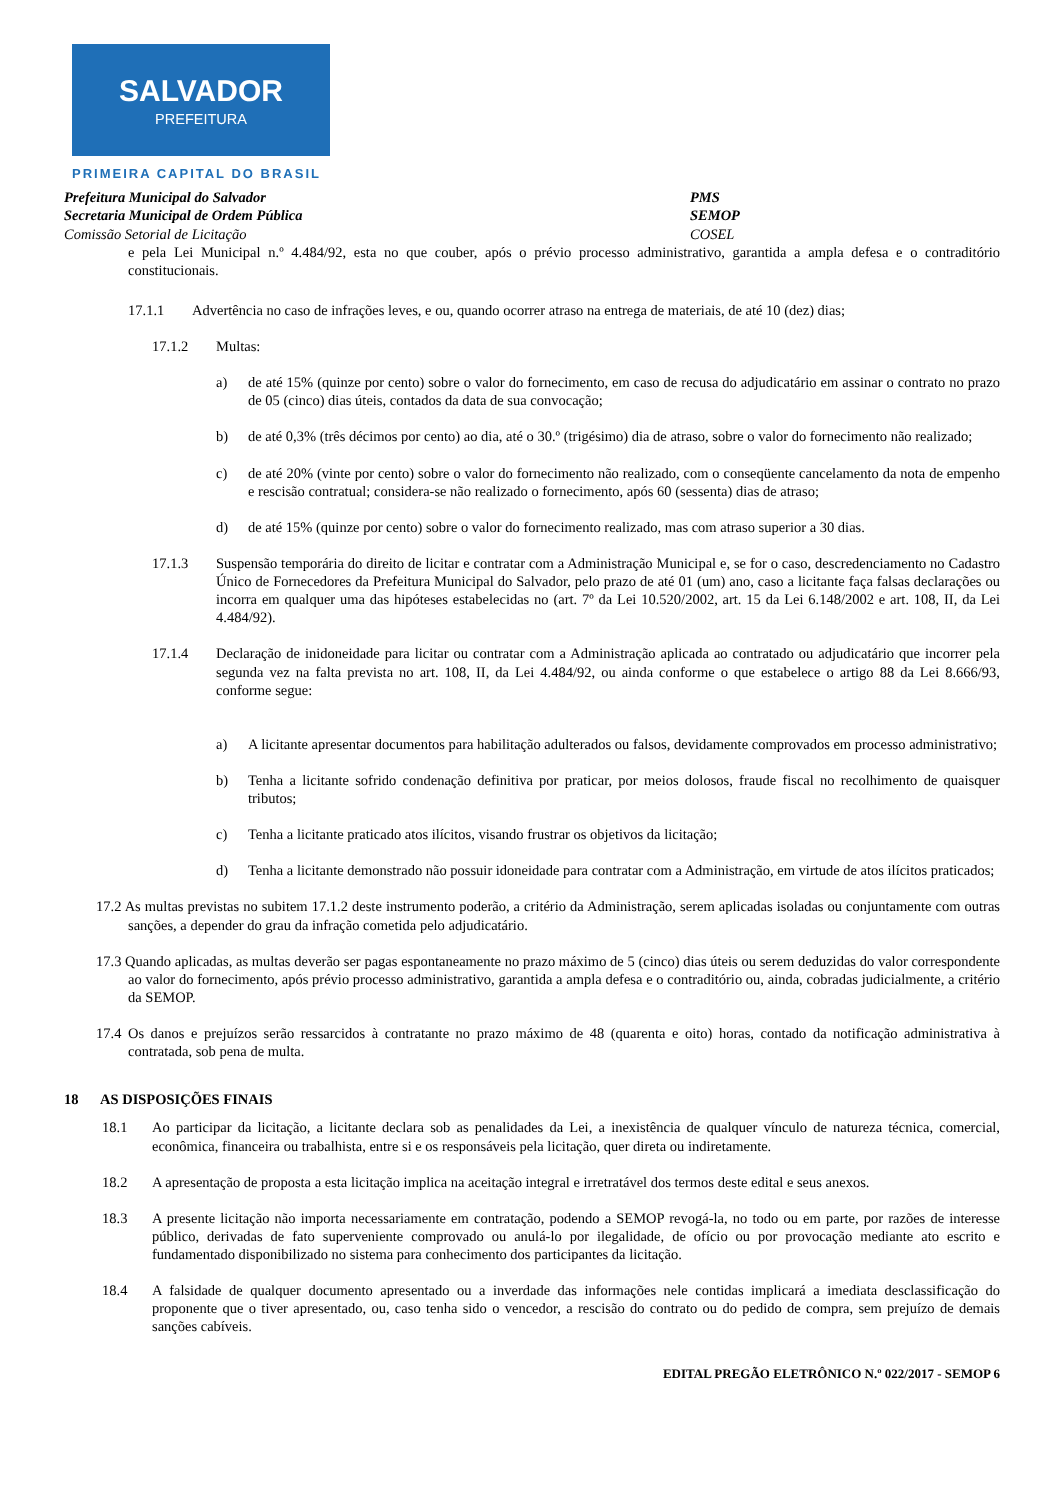SALVADOR
PREFEITURA
PRIMEIRA CAPITAL DO BRASIL
Prefeitura Municipal do Salvador PMS
Secretaria Municipal de Ordem Pública SEMOP
Comissão Setorial de Licitação COSEL
e pela Lei Municipal n.º 4.484/92, esta no que couber, após o prévio processo administrativo, garantida a ampla defesa e o contraditório constitucionais.
17.1.1 Advertência no caso de infrações leves, e ou, quando ocorrer atraso na entrega de materiais, de até 10 (dez) dias;
17.1.2 Multas:
a) de até 15% (quinze por cento) sobre o valor do fornecimento, em caso de recusa do adjudicatário em assinar o contrato no prazo de 05 (cinco) dias úteis, contados da data de sua convocação;
b) de até 0,3% (três décimos por cento) ao dia, até o 30.º (trigésimo) dia de atraso, sobre o valor do fornecimento não realizado;
c) de até 20% (vinte por cento) sobre o valor do fornecimento não realizado, com o conseqüente cancelamento da nota de empenho e rescisão contratual; considera-se não realizado o fornecimento, após 60 (sessenta) dias de atraso;
d) de até 15% (quinze por cento) sobre o valor do fornecimento realizado, mas com atraso superior a 30 dias.
17.1.3 Suspensão temporária do direito de licitar e contratar com a Administração Municipal e, se for o caso, descredenciamento no Cadastro Único de Fornecedores da Prefeitura Municipal do Salvador, pelo prazo de até 01 (um) ano, caso a licitante faça falsas declarações ou incorra em qualquer uma das hipóteses estabelecidas no (art. 7º da Lei 10.520/2002, art. 15 da Lei 6.148/2002 e art. 108, II, da Lei 4.484/92).
17.1.4 Declaração de inidoneidade para licitar ou contratar com a Administração aplicada ao contratado ou adjudicatário que incorrer pela segunda vez na falta prevista no art. 108, II, da Lei 4.484/92, ou ainda conforme o que estabelece o artigo 88 da Lei 8.666/93, conforme segue:
a) A licitante apresentar documentos para habilitação adulterados ou falsos, devidamente comprovados em processo administrativo;
b) Tenha a licitante sofrido condenação definitiva por praticar, por meios dolosos, fraude fiscal no recolhimento de quaisquer tributos;
c) Tenha a licitante praticado atos ilícitos, visando frustrar os objetivos da licitação;
d) Tenha a licitante demonstrado não possuir idoneidade para contratar com a Administração, em virtude de atos ilícitos praticados;
17.2 As multas previstas no subitem 17.1.2 deste instrumento poderão, a critério da Administração, serem aplicadas isoladas ou conjuntamente com outras sanções, a depender do grau da infração cometida pelo adjudicatário.
17.3 Quando aplicadas, as multas deverão ser pagas espontaneamente no prazo máximo de 5 (cinco) dias úteis ou serem deduzidas do valor correspondente ao valor do fornecimento, após prévio processo administrativo, garantida a ampla defesa e o contraditório ou, ainda, cobradas judicialmente, a critério da SEMOP.
17.4 Os danos e prejuízos serão ressarcidos à contratante no prazo máximo de 48 (quarenta e oito) horas, contado da notificação administrativa à contratada, sob pena de multa.
18 AS DISPOSIÇÕES FINAIS
18.1 Ao participar da licitação, a licitante declara sob as penalidades da Lei, a inexistência de qualquer vínculo de natureza técnica, comercial, econômica, financeira ou trabalhista, entre si e os responsáveis pela licitação, quer direta ou indiretamente.
18.2 A apresentação de proposta a esta licitação implica na aceitação integral e irretratável dos termos deste edital e seus anexos.
18.3 A presente licitação não importa necessariamente em contratação, podendo a SEMOP revogá-la, no todo ou em parte, por razões de interesse público, derivadas de fato superveniente comprovado ou anulá-lo por ilegalidade, de ofício ou por provocação mediante ato escrito e fundamentado disponibilizado no sistema para conhecimento dos participantes da licitação.
18.4 A falsidade de qualquer documento apresentado ou a inverdade das informações nele contidas implicará a imediata desclassificação do proponente que o tiver apresentado, ou, caso tenha sido o vencedor, a rescisão do contrato ou do pedido de compra, sem prejuízo de demais sanções cabíveis.
EDITAL PREGÃO ELETRÔNICO N.º 022/2017 - SEMOP 6